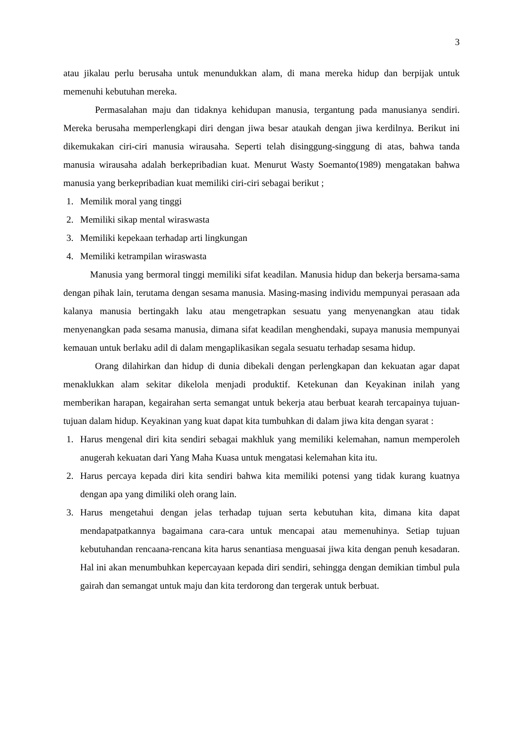3
atau jikalau perlu berusaha untuk menundukkan alam, di mana mereka hidup dan berpijak untuk memenuhi kebutuhan mereka.
Permasalahan maju dan tidaknya kehidupan manusia, tergantung pada manusianya sendiri. Mereka berusaha memperlengkapi diri dengan jiwa besar ataukah dengan jiwa kerdilnya. Berikut ini dikemukakan ciri-ciri manusia wirausaha. Seperti telah disinggung-singgung di atas, bahwa tanda manusia wirausaha adalah berkepribadian kuat. Menurut Wasty Soemanto(1989) mengatakan bahwa manusia yang berkepribadian kuat memiliki ciri-ciri sebagai berikut ;
1. Memilik moral yang tinggi
2. Memiliki sikap mental wiraswasta
3. Memiliki kepekaan terhadap arti lingkungan
4. Memiliki ketrampilan wiraswasta
Manusia yang bermoral tinggi memiliki sifat keadilan. Manusia hidup dan bekerja bersama-sama dengan pihak lain, terutama dengan sesama manusia. Masing-masing individu mempunyai perasaan ada kalanya manusia bertingakh laku atau mengetrapkan sesuatu yang menyenangkan atau tidak menyenangkan pada sesama manusia, dimana sifat keadilan menghendaki, supaya manusia mempunyai kemauan untuk berlaku adil di dalam mengaplikasikan segala sesuatu terhadap sesama hidup.
Orang dilahirkan dan hidup di dunia dibekali dengan perlengkapan dan kekuatan agar dapat menaklukkan alam sekitar dikelola menjadi produktif. Ketekunan dan Keyakinan inilah yang memberikan harapan, kegairahan serta semangat untuk bekerja atau berbuat kearah tercapainya tujuan-tujuan dalam hidup. Keyakinan yang kuat dapat kita tumbuhkan di dalam jiwa kita dengan syarat :
1. Harus mengenal diri kita sendiri sebagai makhluk yang memiliki kelemahan, namun memperoleh anugerah kekuatan dari Yang Maha Kuasa untuk mengatasi kelemahan kita itu.
2. Harus percaya kepada diri kita sendiri bahwa kita memiliki potensi yang tidak kurang kuatnya dengan apa yang dimiliki oleh orang lain.
3. Harus mengetahui dengan jelas terhadap tujuan serta kebutuhan kita, dimana kita dapat mendapatpatkannya bagaimana cara-cara untuk mencapai atau memenuhinya. Setiap tujuan kebutuhandan rencaana-rencana kita harus senantiasa menguasai jiwa kita dengan penuh kesadaran. Hal ini akan menumbuhkan kepercayaan kepada diri sendiri, sehingga dengan demikian timbul pula gairah dan semangat untuk maju dan kita terdorong dan tergerak untuk berbuat.